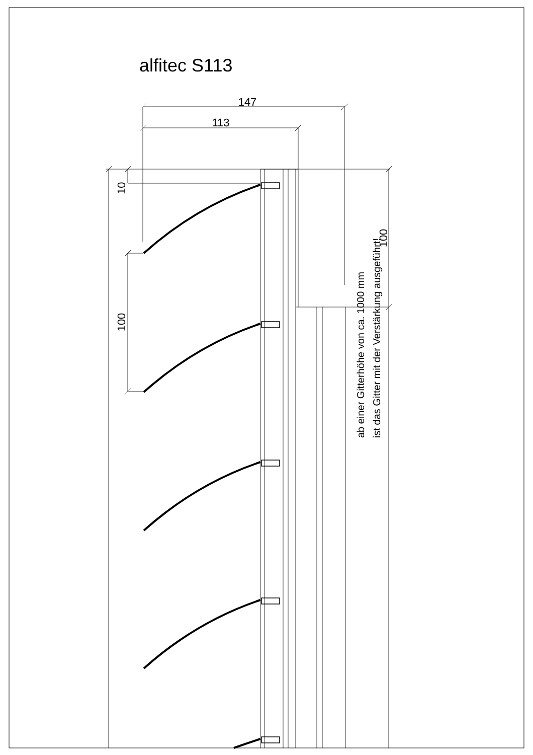alfitec S113
147
113
10
100
100
ab einer Gitterhöhe von ca. 1000 mm
ist das Gitter mit der Verstärkung ausgeführt!